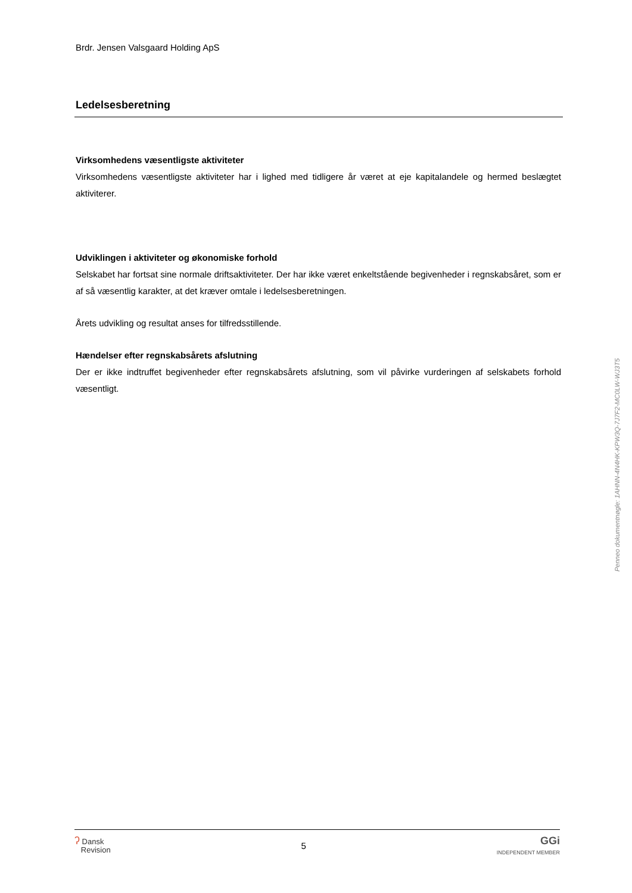Brdr. Jensen Valsgaard Holding ApS
Ledelsesberetning
Virksomhedens væsentligste aktiviteter
Virksomhedens væsentligste aktiviteter har i lighed med tidligere år været at eje kapitalandele og hermed beslægtet aktiviterer.
Udviklingen i aktiviteter og økonomiske forhold
Selskabet har fortsat sine normale driftsaktiviteter. Der har ikke været enkeltstående begivenheder i regnskabsåret, som er af så væsentlig karakter, at det kræver omtale i ledelsesberetningen.
Årets udvikling og resultat anses for tilfredsstillende.
Hændelser efter regnskabsårets afslutning
Der er ikke indtruffet begivenheder efter regnskabsårets afslutning, som vil påvirke vurderingen af selskabets forhold væsentligt.
Penneo dokumentnøgle: 1AHNN-4N4HK-KPW3Q-7J7F2-MC0LW-WJ3T5
ʔ Dansk
Revision
5
GGi
INDEPENDENT MEMBER